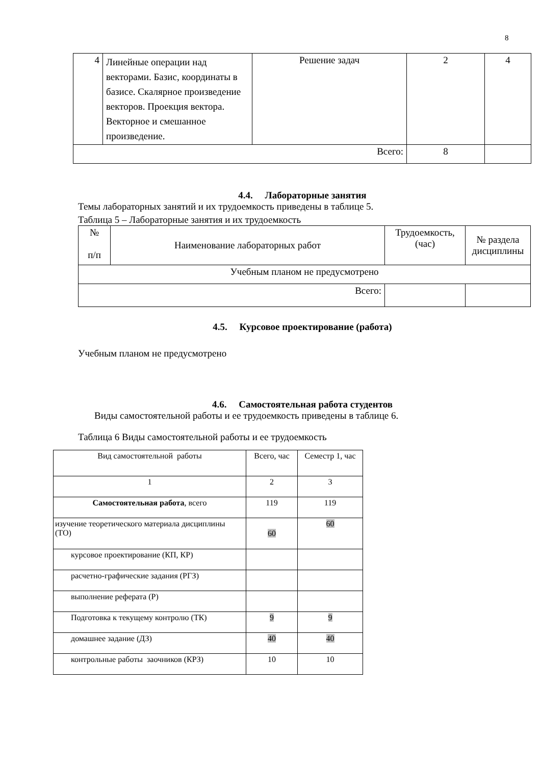8
| 4 | Линейные операции над векторами. Базис, координаты в базисе. Скалярное произведение векторов. Проекция вектора. Векторное и смешанное произведение. | Решение задач | 2 | 4 |
| Всего: | | | 8 | |
4.4. Лабораторные занятия
Темы лабораторных занятий и их трудоемкость приведены в таблице 5.
Таблица 5 – Лабораторные занятия и их трудоемкость
| № п/п | Наименование лабораторных работ | Трудоемкость, (час) | № раздела дисциплины |
| --- | --- | --- | --- |
| Учебным планом не предусмотрено | | | |
| Всего: | | | |
4.5. Курсовое проектирование (работа)
Учебным планом не предусмотрено
4.6. Самостоятельная работа студентов
Виды самостоятельной работы и ее трудоемкость приведены в таблице 6.
Таблица 6 Виды самостоятельной работы и ее трудоемкость
| Вид самостоятельной работы | Всего, час | Семестр 1, час |
| 1 | 2 | 3 |
| Самостоятельная работа , всего | 119 | 119 |
| изучение теоретического материала дисциплины (ТО) | 60 | 60 |
| курсовое проектирование (КП, КР) | | |
| расчетно-графические задания (РГЗ) | | |
| выполнение реферата (Р) | | |
| Подготовка к текущему контролю (ТК) | 9 | 9 |
| домашнее задание (ДЗ) | 40 | 40 |
| контрольные работы заочников (КРЗ) | 10 | 10 |